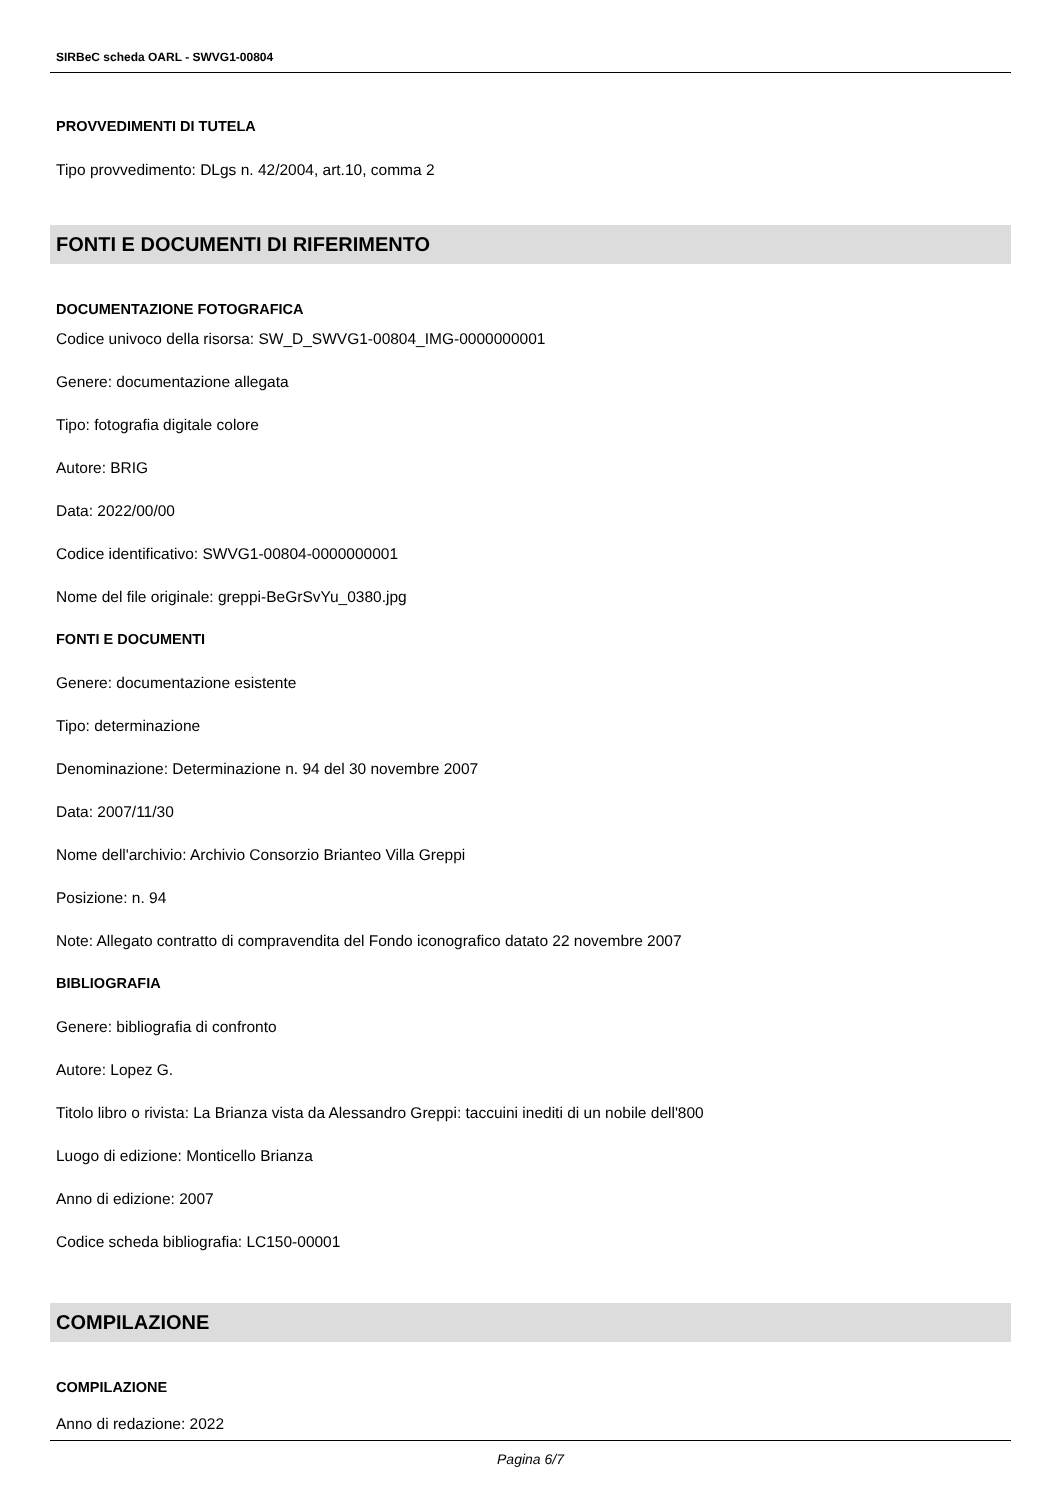SIRBeC scheda OARL - SWVG1-00804
PROVVEDIMENTI DI TUTELA
Tipo provvedimento: DLgs n. 42/2004, art.10, comma 2
FONTI E DOCUMENTI DI RIFERIMENTO
DOCUMENTAZIONE FOTOGRAFICA
Codice univoco della risorsa: SW_D_SWVG1-00804_IMG-0000000001
Genere: documentazione allegata
Tipo: fotografia digitale colore
Autore: BRIG
Data: 2022/00/00
Codice identificativo: SWVG1-00804-0000000001
Nome del file originale: greppi-BeGrSvYu_0380.jpg
FONTI E DOCUMENTI
Genere: documentazione esistente
Tipo: determinazione
Denominazione: Determinazione n. 94 del 30 novembre 2007
Data: 2007/11/30
Nome dell'archivio: Archivio Consorzio Brianteo Villa Greppi
Posizione: n. 94
Note: Allegato contratto di compravendita del Fondo iconografico datato 22 novembre 2007
BIBLIOGRAFIA
Genere: bibliografia di confronto
Autore: Lopez G.
Titolo libro o rivista: La Brianza vista da Alessandro Greppi: taccuini inediti di un nobile dell'800
Luogo di edizione: Monticello Brianza
Anno di edizione: 2007
Codice scheda bibliografia: LC150-00001
COMPILAZIONE
COMPILAZIONE
Anno di redazione: 2022
Pagina 6/7